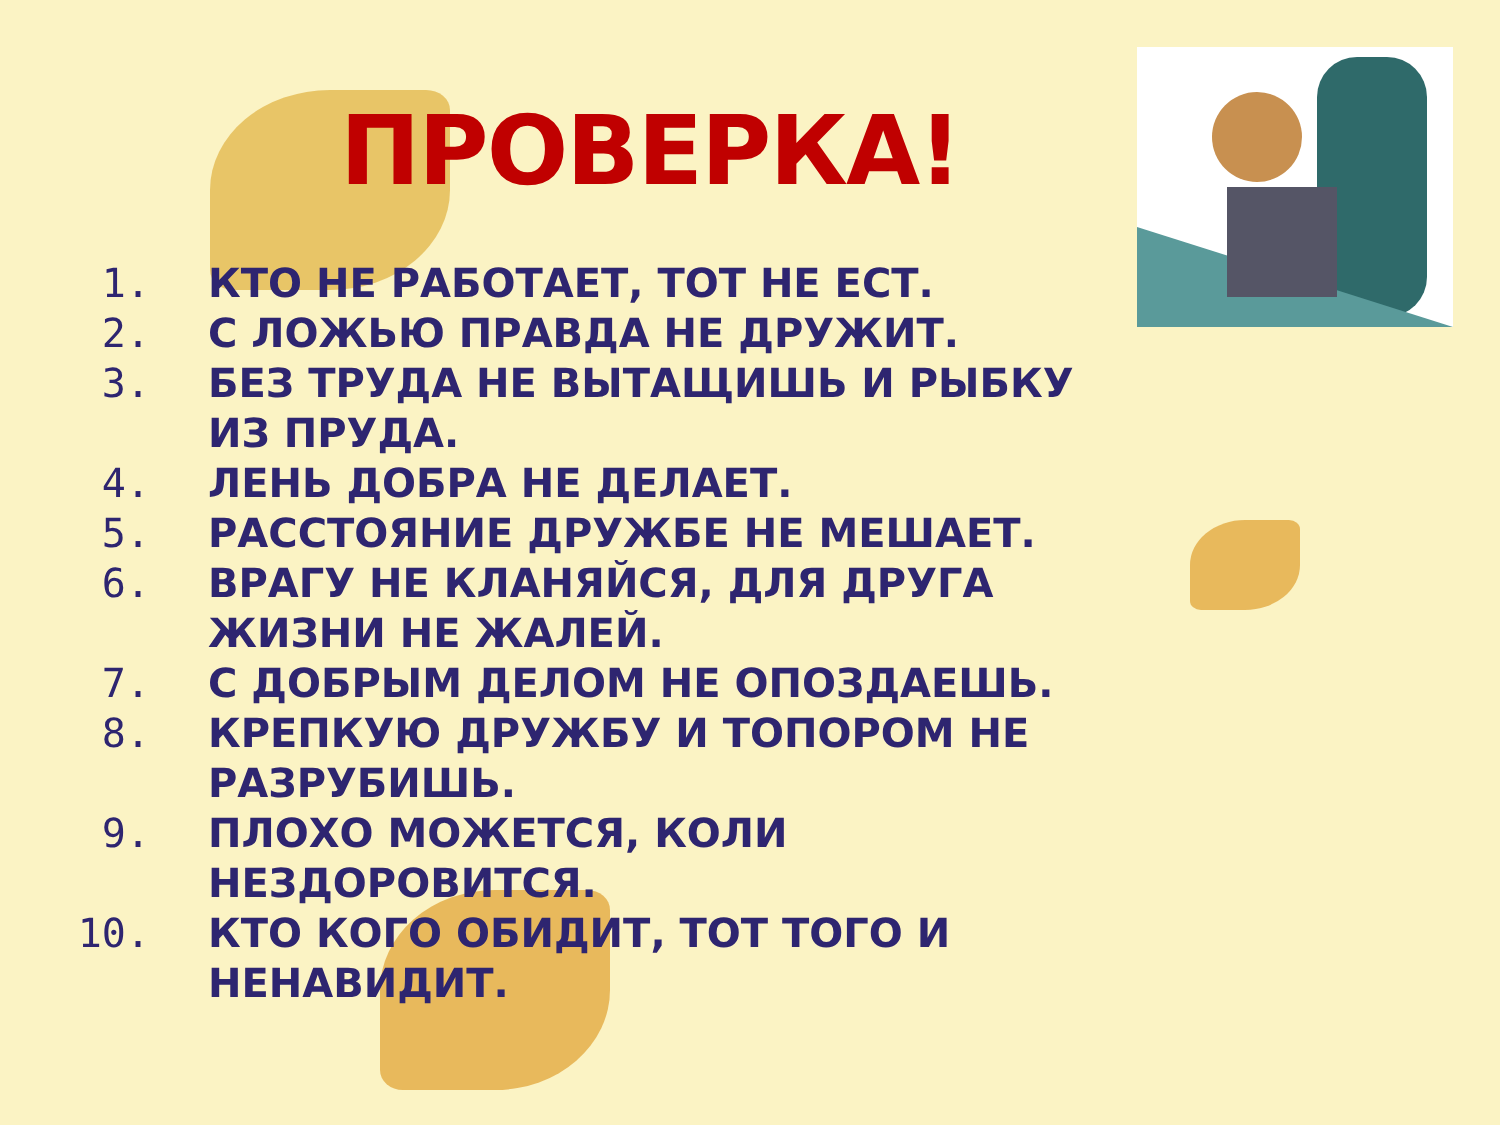ПРОВЕРКА!
1. КТО НЕ РАБОТАЕТ, ТОТ НЕ ЕСТ.
2. С ЛОЖЬЮ ПРАВДА НЕ ДРУЖИТ.
3. БЕЗ ТРУДА НЕ ВЫТАЩИШЬ И РЫБКУ ИЗ ПРУДА.
4. ЛЕНЬ ДОБРА НЕ ДЕЛАЕТ.
5. РАССТОЯНИЕ ДРУЖБЕ НЕ МЕШАЕТ.
6. ВРАГУ НЕ КЛАНЯЙСЯ, ДЛЯ ДРУГА ЖИЗНИ НЕ ЖАЛЕЙ.
7. С ДОБРЫМ ДЕЛОМ НЕ ОПОЗДАЕШЬ.
8. КРЕПКУЮ ДРУЖБУ И ТОПОРОМ НЕ РАЗРУБИШЬ.
9. ПЛОХО МОЖЕТСЯ, КОЛИ НЕЗДОРОВИТСЯ.
10. КТО КОГО ОБИДИТ, ТОТ ТОГО И НЕНАВИДИТ.